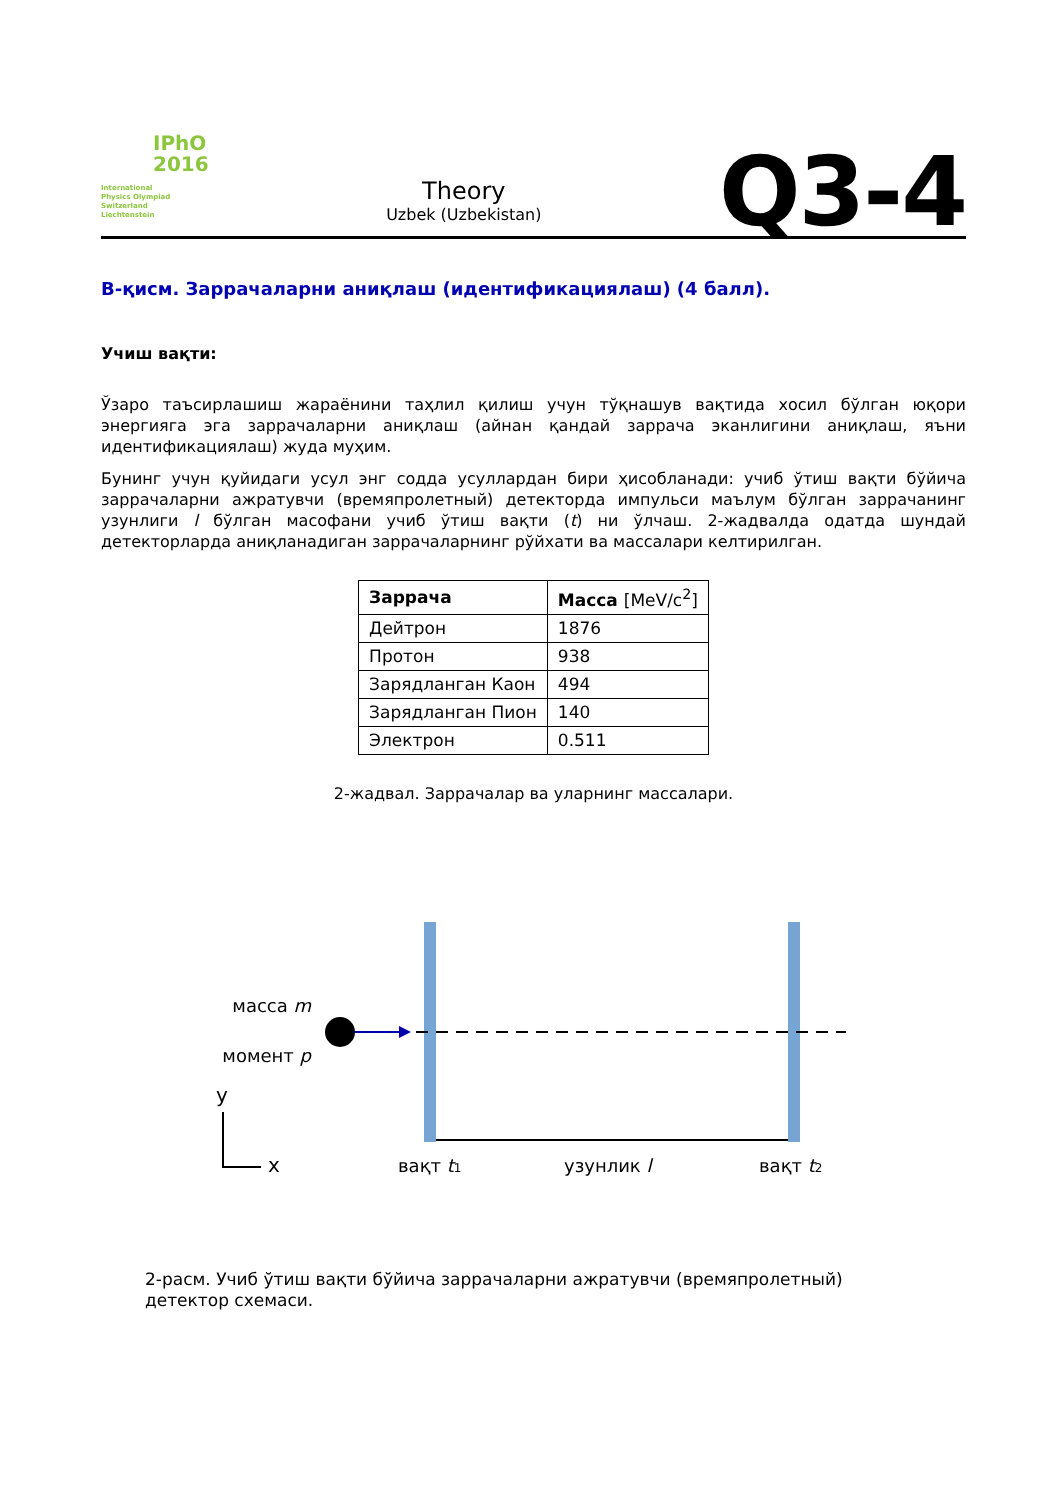IPhO
2016
International
Physics Olympiad
Switzerland
Liechtenstein
Theory
Uzbek (Uzbekistan)
Q3-4
B-қисм. Заррачаларни аниқлаш (идентификациялаш) (4 балл).
Учиш вақти:
Ўзаро таъсирлашиш жараёнини таҳлил қилиш учун тўқнашув вақтида хосил бўлган юқори энергияга эга заррачаларни аниқлаш (айнан қандай заррача эканлигини аниқлаш, яъни идентификациялаш) жуда муҳим.
Бунинг учун қуйидаги усул энг содда усуллардан бири ҳисобланади: учиб ўтиш вақти бўйича заррачаларни ажратувчи (времяпролетный) детекторда импульси маълум бўлган заррачанинг узунлиги l бўлган масофани учиб ўтиш вақти (t) ни ўлчаш. 2-жадвалда одатда шундай детекторларда аниқланадиган заррачаларнинг рўйхати ва массалари келтирилган.
| Заррача | Масса [MeV/c<sup>2</sup>] |
| --- | --- |
| Дейтрон | 1876 |
| Протон | 938 |
| Зарядланган Каон | 494 |
| Зарядланган Пион | 140 |
| Электрон | 0.511 |
2-жадвал. Заррачалар ва уларнинг массалари.
масса m
момент p
y
x
вақт t1
узунлик l
вақт t2
2-расм. Учиб ўтиш вақти бўйича заррачаларни ажратувчи (времяпролетный) детектор схемаси.